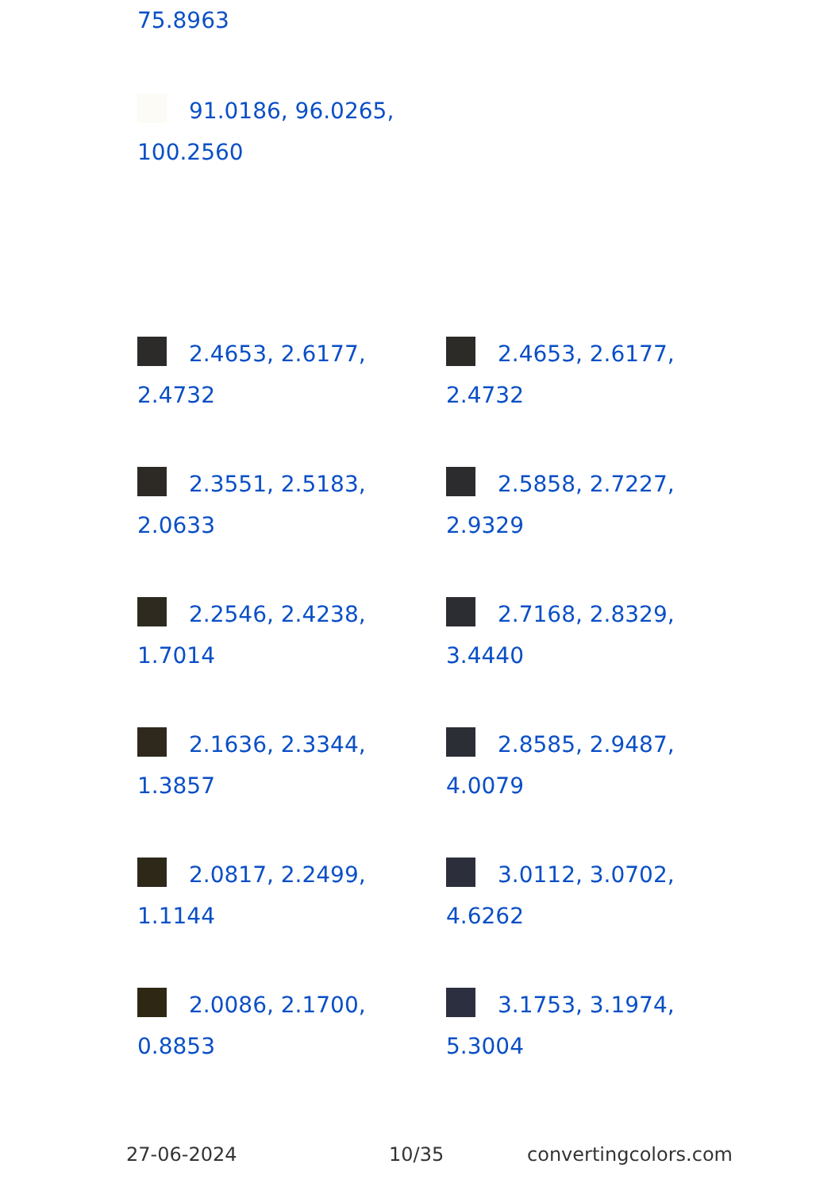75.8963
91.0186, 96.0265, 100.2560
2.4653, 2.6177, 2.4732
2.4653, 2.6177, 2.4732
2.3551, 2.5183, 2.0633
2.5858, 2.7227, 2.9329
2.2546, 2.4238, 1.7014
2.7168, 2.8329, 3.4440
2.1636, 2.3344, 1.3857
2.8585, 2.9487, 4.0079
2.0817, 2.2499, 1.1144
3.0112, 3.0702, 4.6262
2.0086, 2.1700, 0.8853
3.1753, 3.1974, 5.3004
27-06-2024 10/35 convertingcolors.com